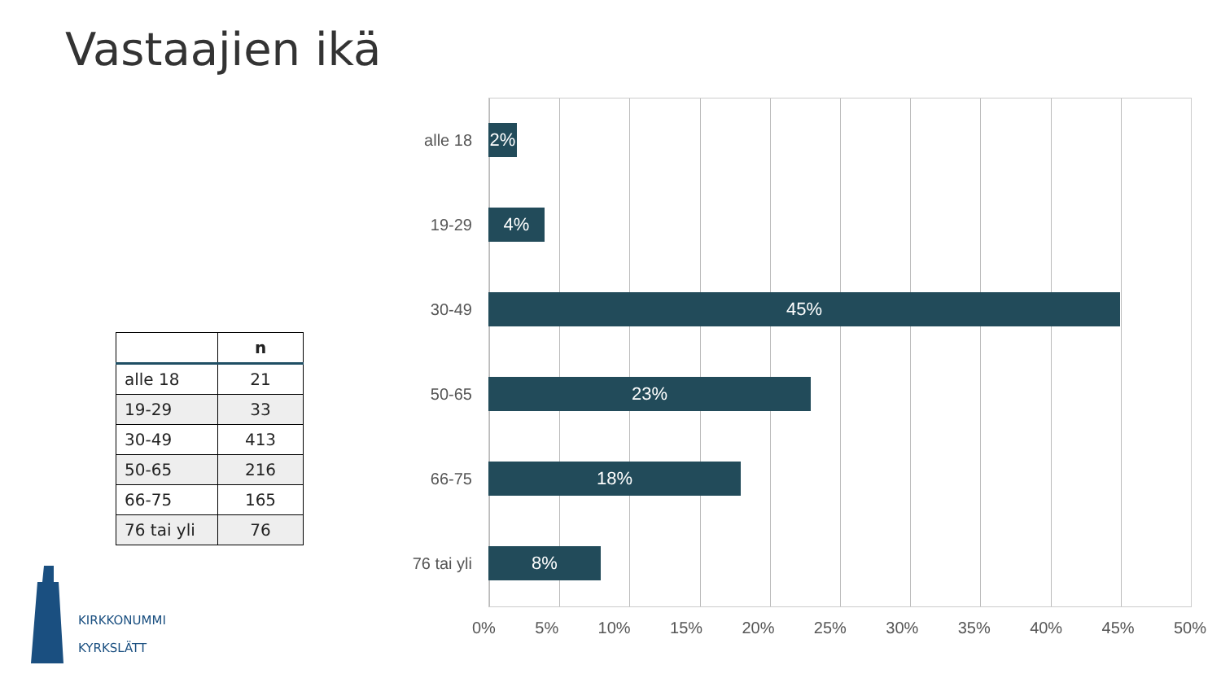Vastaajien ikä
| | n |
| --- | --- |
| alle 18 | 21 |
| 19-29 | 33 |
| 30-49 | 413 |
| 50-65 | 216 |
| 66-75 | 165 |
| 76 tai yli | 76 |
alle 18
2%
19-29
4%
30-49
45%
50-65
23%
66-75
18%
76 tai yli
8%
0% 5% 10% 15% 20% 25% 30% 35% 40% 45% 50%
KIRKKONUMMI
KYRKSLÄTT